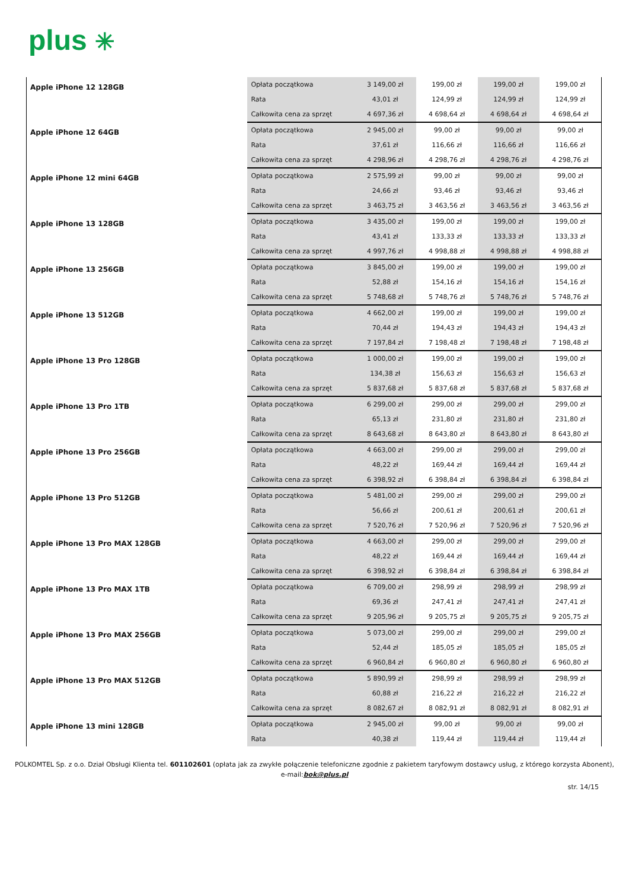plus ✳
| Apple iPhone 12 128GB | Opłata początkowa | 3 149,00 zł | 199,00 zł | 199,00 zł | 199,00 zł |
| | Rata | 43,01 zł | 124,99 zł | 124,99 zł | 124,99 zł |
| | Całkowita cena za sprzęt | 4 697,36 zł | 4 698,64 zł | 4 698,64 zł | 4 698,64 zł |
| Apple iPhone 12 64GB | Opłata początkowa | 2 945,00 zł | 99,00 zł | 99,00 zł | 99,00 zł |
| | Rata | 37,61 zł | 116,66 zł | 116,66 zł | 116,66 zł |
| | Całkowita cena za sprzęt | 4 298,96 zł | 4 298,76 zł | 4 298,76 zł | 4 298,76 zł |
| Apple iPhone 12 mini 64GB | Opłata początkowa | 2 575,99 zł | 99,00 zł | 99,00 zł | 99,00 zł |
| | Rata | 24,66 zł | 93,46 zł | 93,46 zł | 93,46 zł |
| | Całkowita cena za sprzęt | 3 463,75 zł | 3 463,56 zł | 3 463,56 zł | 3 463,56 zł |
| Apple iPhone 13 128GB | Opłata początkowa | 3 435,00 zł | 199,00 zł | 199,00 zł | 199,00 zł |
| | Rata | 43,41 zł | 133,33 zł | 133,33 zł | 133,33 zł |
| | Całkowita cena za sprzęt | 4 997,76 zł | 4 998,88 zł | 4 998,88 zł | 4 998,88 zł |
| Apple iPhone 13 256GB | Opłata początkowa | 3 845,00 zł | 199,00 zł | 199,00 zł | 199,00 zł |
| | Rata | 52,88 zł | 154,16 zł | 154,16 zł | 154,16 zł |
| | Całkowita cena za sprzęt | 5 748,68 zł | 5 748,76 zł | 5 748,76 zł | 5 748,76 zł |
| Apple iPhone 13 512GB | Opłata początkowa | 4 662,00 zł | 199,00 zł | 199,00 zł | 199,00 zł |
| | Rata | 70,44 zł | 194,43 zł | 194,43 zł | 194,43 zł |
| | Całkowita cena za sprzęt | 7 197,84 zł | 7 198,48 zł | 7 198,48 zł | 7 198,48 zł |
| Apple iPhone 13 Pro 128GB | Opłata początkowa | 1 000,00 zł | 199,00 zł | 199,00 zł | 199,00 zł |
| | Rata | 134,38 zł | 156,63 zł | 156,63 zł | 156,63 zł |
| | Całkowita cena za sprzęt | 5 837,68 zł | 5 837,68 zł | 5 837,68 zł | 5 837,68 zł |
| Apple iPhone 13 Pro 1TB | Opłata początkowa | 6 299,00 zł | 299,00 zł | 299,00 zł | 299,00 zł |
| | Rata | 65,13 zł | 231,80 zł | 231,80 zł | 231,80 zł |
| | Całkowita cena za sprzęt | 8 643,68 zł | 8 643,80 zł | 8 643,80 zł | 8 643,80 zł |
| Apple iPhone 13 Pro 256GB | Opłata początkowa | 4 663,00 zł | 299,00 zł | 299,00 zł | 299,00 zł |
| | Rata | 48,22 zł | 169,44 zł | 169,44 zł | 169,44 zł |
| | Całkowita cena za sprzęt | 6 398,92 zł | 6 398,84 zł | 6 398,84 zł | 6 398,84 zł |
| Apple iPhone 13 Pro 512GB | Opłata początkowa | 5 481,00 zł | 299,00 zł | 299,00 zł | 299,00 zł |
| | Rata | 56,66 zł | 200,61 zł | 200,61 zł | 200,61 zł |
| | Całkowita cena za sprzęt | 7 520,76 zł | 7 520,96 zł | 7 520,96 zł | 7 520,96 zł |
| Apple iPhone 13 Pro MAX 128GB | Opłata początkowa | 4 663,00 zł | 299,00 zł | 299,00 zł | 299,00 zł |
| | Rata | 48,22 zł | 169,44 zł | 169,44 zł | 169,44 zł |
| | Całkowita cena za sprzęt | 6 398,92 zł | 6 398,84 zł | 6 398,84 zł | 6 398,84 zł |
| Apple iPhone 13 Pro MAX 1TB | Opłata początkowa | 6 709,00 zł | 298,99 zł | 298,99 zł | 298,99 zł |
| | Rata | 69,36 zł | 247,41 zł | 247,41 zł | 247,41 zł |
| | Całkowita cena za sprzęt | 9 205,96 zł | 9 205,75 zł | 9 205,75 zł | 9 205,75 zł |
| Apple iPhone 13 Pro MAX 256GB | Opłata początkowa | 5 073,00 zł | 299,00 zł | 299,00 zł | 299,00 zł |
| | Rata | 52,44 zł | 185,05 zł | 185,05 zł | 185,05 zł |
| | Całkowita cena za sprzęt | 6 960,84 zł | 6 960,80 zł | 6 960,80 zł | 6 960,80 zł |
| Apple iPhone 13 Pro MAX 512GB | Opłata początkowa | 5 890,99 zł | 298,99 zł | 298,99 zł | 298,99 zł |
| | Rata | 60,88 zł | 216,22 zł | 216,22 zł | 216,22 zł |
| | Całkowita cena za sprzęt | 8 082,67 zł | 8 082,91 zł | 8 082,91 zł | 8 082,91 zł |
| Apple iPhone 13 mini 128GB | Opłata początkowa | 2 945,00 zł | 99,00 zł | 99,00 zł | 99,00 zł |
| | Rata | 40,38 zł | 119,44 zł | 119,44 zł | 119,44 zł |
POLKOMTEL Sp. z o.o. Dział Obsługi Klienta tel. 601102601 (opłata jak za zwykłe połączenie telefoniczne zgodnie z pakietem taryfowym dostawcy usług, z którego korzysta Abonent),
e-mail:bok@plus.pl
str. 14/15